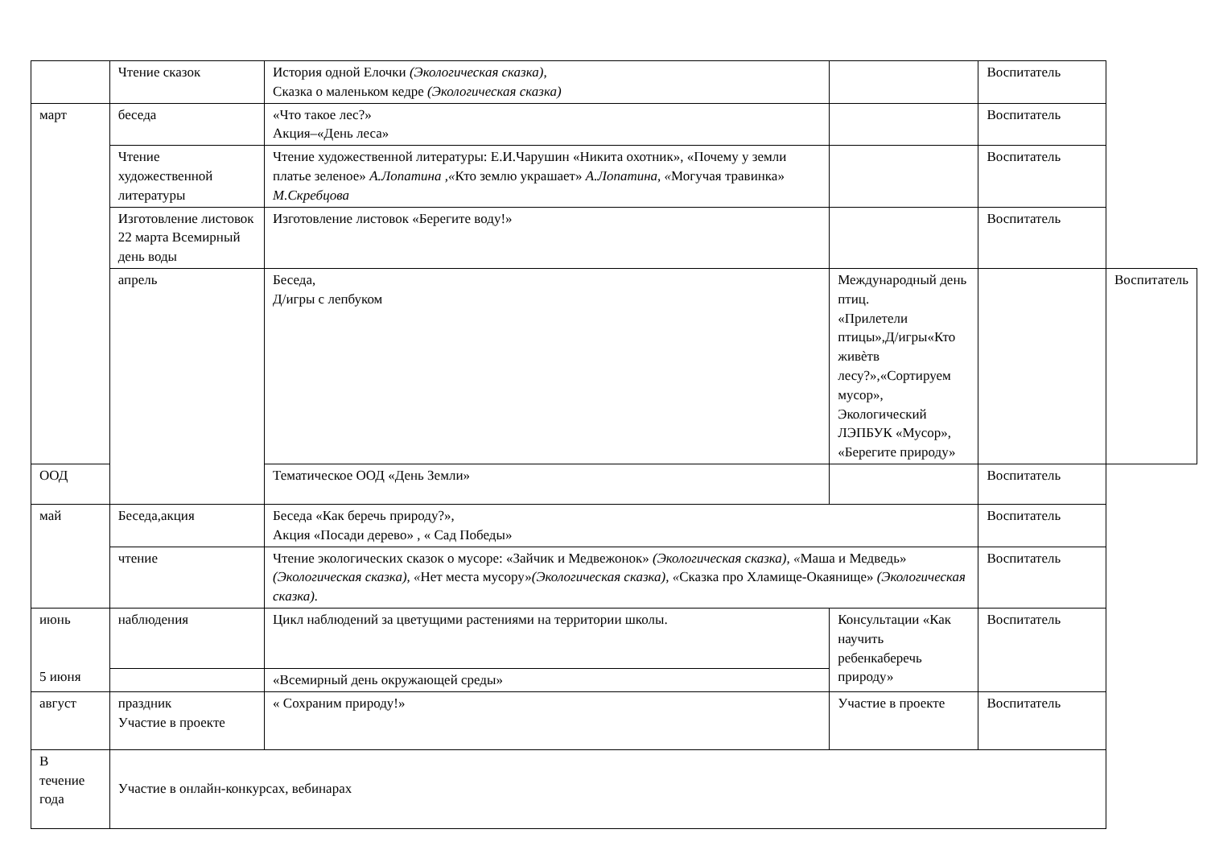| | Чтение сказок | История одной Елочки (Экологическая сказка), Сказка о маленьком кедре (Экологическая сказка) | | Воспитатель | |
| март | беседа | «Что такое лес?» Акция–«День леса» | | Воспитатель | |
| | Чтение художественной литературы | Чтение художественной литературы: Е.И.Чарушин «Никита охотник», «Почему у земли платье зеленое» А.Лопатина ,« Кто землю украшает» А.Лопатина, « Могучая травинка» М.Скребцова | | Воспитатель | |
| | Изготовление листовок 22 марта Всемирный день воды | Изготовление листовок «Берегите воду!» | | Воспитатель | |
| | апрель | Беседа, Д/игры с лепбуком | Международный день птиц. «Прилетели птицы»,Д/игры«Кто живѐтв лесу?»,«Сортируем мусор», Экологический ЛЭПБУК «Мусор», «Берегите природу» | | Воспитатель |
| ООД | | Тематическое ООД «День Земли» | | Воспитатель | |
| май | Беседа,акция | Беседа «Как беречь природу?», Акция «Посади дерево» , « Сад Победы» | | Воспитатель | |
| | чтение | Чтение экологических сказок о мусоре: «Зайчик и Медвежонок» (Экологическая сказка), « Маша и Медведь» (Экологическая сказка), « Нет места мусору» (Экологическая сказка), « Сказка про Хламище-Окаянище» (Экологическая сказка). | | Воспитатель | |
| июнь 5 июня | наблюдения | Цикл наблюдений за цветущими растениями на территории школы. | Консультации «Как научить ребенкаберечь природу» | Воспитатель | |
| | | «Всемирный день окружающей среды» | | | |
| август | праздник Участие в проекте | « Сохраним природу!» | Участие в проекте | Воспитатель | |
| В течение года | Участие в онлайн-конкурсах, вебинарах | | | | |